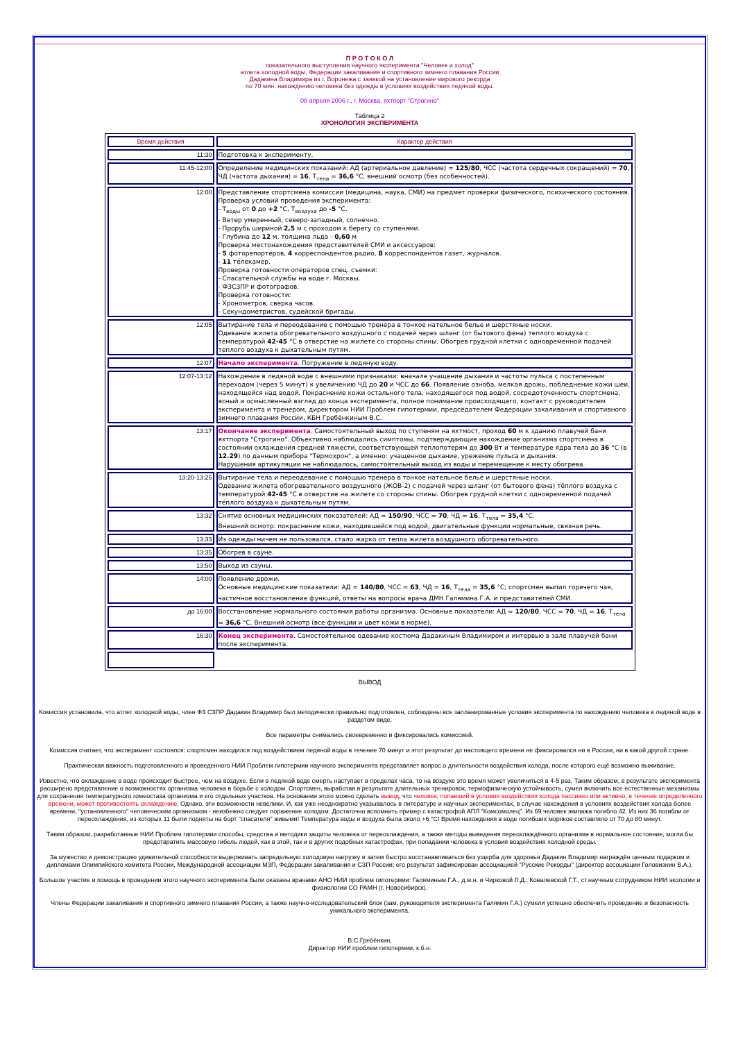П Р О Т О К О Л
показательного выступления научного эксперимента "Человек и холод"
атлета холодной воды, Федерации закаливания и спортивного зимнего плавания России
Дадакина Владимира из г. Воронежа с заявкой на установление мирового рекорда
по 70 мин. нахождению человека без одежды в условиях воздействия ледяной воды.
08 апреля 2006 г., г. Москва, яхтпорт "Строгино"
Таблица 2
ХРОНОЛОГИЯ ЭКСПЕРИМЕНТА
| Время действия | Характер действия |
| 11:30 | Подготовка к эксперименту. |
| 11:45-12:00 | Определение медицинских показаний: АД (артериальное давление) = 125/80 , ЧСС (частота сердечных сокращений) = 70 , ЧД (частота дыхания) = 16 , T<sub>тела</sub> = 36,6 °С, внешний осмотр (без особенностей). |
| 12:00 | Представление спортсмена комиссии (медицина, наука, СМИ) на предмет проверки физического, психического состояния. Проверка условий проведения эксперимента: - T<sub>воды</sub> от 0 до +2 °С, T<sub>воздуха</sub> до -5 °С. - Ветер умеренный, северо-западный, солнечно. - Прорубь шириной 2,5 м с проходом к берегу со ступенями. - Глубина до 12 м, толщина льда - 0,60 м Проверка местонахождения представителей СМИ и аксессуаров: - 5 фоторепортеров, 4 корреспондентов радио, 8 корреспондентов газет, журналов. - 11 телекамер. Проверка готовности операторов спец. съемки: - Спасательной службы на воде г. Москвы. - ФЗСЗПР и фотографов. Проверка готовности: - Хронометров, сверка часов. - Секундометристов, судейской бригады. |
| 12:05 | Вытирание тела и переодевание с помощью тренера в тонкое нательное белье и шерстяные носки. Одевание жилета обогревательного воздушного с подачей через шланг (от бытового фена) теплого воздуха с температурой 42-45 °С в отверстие на жилете со стороны спины. Обогрев грудной клетки с одновременной подачей теплого воздуха к дыхательным путям. |
| 12:07 | Начало эксперимента . Погружение в ледяную воду. |
| 12:07-13:12 | Нахождение в ледяной воде с внешними признаками: вначале учащение дыхания и частоты пульса с постепенным переходом (через 5 минут) к увеличению ЧД до 20 и ЧСС до 66 . Появление озноба, мелкая дрожь, побледнение кожи шеи, находящейся над водой. Покраснение кожи остального тела, находящегося под водой, сосредоточенность спортсмена, ясный и осмысленный взгляд до конца эксперимента, полное понимание происходящего, контакт с руководителем эксперимента и тренером, директором НИИ Проблем гипотермии, председателем Федерации закаливания и спортивного зимнего плавания России, КБН Гребёнкиным В.С. |
| 13:17 | Окончание эксперимента . Самостоятельный выход по ступеням на яхтмост, проход 60 м к зданию плавучей бани яхтпорта "Строгино". Объективно наблюдались симптомы, подтверждающие нахождение организма спортсмена в состоянии охлаждения средней тяжести, соответствующей теплопотерям до 300 Вт и температуре ядра тела до 36 °С (в 12.29 ) по данным прибора "Термохрон", а именно: учащенное дыхание, урежение пульса и дыхания. Нарушения артикуляции не наблюдалось, самостоятельный выход из воды и перемещение к месту обогрева. |
| 13:20-13:25 | Вытирание тела и переодевание с помощью тренера в тонкое нательное бельё и шерстяные носки. Одевание жилета обогревательного воздушного (ЖОВ-2) с подачей через шланг (от бытового фена) тёплого воздуха с температурой 42-45 °С в отверстие на жилете со стороны спины. Обогрев грудной клетки с одновременной подачей тёплого воздуха к дыхательным путям. |
| 13:32 | Снятие основных медицинских показателей: АД = 150/90 , ЧСС = 70 , ЧД = 16 , T<sub>тела</sub> = 35,4 °С. Внешний осмотр: покраснение кожи, находившейся под водой, двигательные функции нормальные, связная речь. |
| 13:33 | Из одежды ничем не пользовался, стало жарко от тепла жилета воздушного обогревательного. |
| 13:35 | Обогрев в сауне. |
| 13:50 | Выход из сауны. |
| 14:00 | Появление дрожи. Основные медицинские показатели: АД = 140/80 , ЧСС = 63 , ЧД = 16 , T<sub>тела</sub> = 35,6 °С; спортсмен выпил горячего чая, частичное восстановление функций, ответы на вопросы врача ДМН Галямина Г.А. и представителей СМИ. |
| до 16:00 | Восстановление нормального состояния работы организма. Основные показатели: АД = 120/80 , ЧСС = 70 , ЧД = 16 , T<sub>тела</sub> = 36,6 °С. Внешний осмотр (все функции и цвет кожи в норме). |
| 16:30 | Конец эксперимента . Самостоятельное одевание костюма Дадакиным Владимиром и интервью в зале плавучей бани после эксперимента. |
ВЫВОД
Комиссия установила, что атлет холодной воды, член ФЗ СЗПР Дадакин Владимир был методически правильно подготовлен, соблюдены все запланированные условия эксперимента по нахождению человека в ледяной воде в раздетом виде.
Все параметры снимались своевременно и фиксировались комиссией.
Комиссия считает, что эксперимент состоялся: спортсмен находился под воздействием ледяной воды в течение 70 минут и этот результат до настоящего времени не фиксировался ни в России, ни в какой другой стране.
Практическая важность подготовленного и проведенного НИИ Проблем гипотермии научного эксперимента представляет вопрос о длительности воздействия холода, после которого ещё возможно выживание.
Известно, что охлаждение в воде происходит быстрее, чем на воздухе. Если в ледяной воде смерть наступает в пределах часа, то на воздухе это время может увеличиться в 4-5 раз. Таким образом, в результате эксперимента расширено представление о возможностях организма человека в борьбе с холодом. Спортсмен, выработав в результате длительных тренировок, термофизическую устойчивость, сумел включить все естественные механизмы для сохранения температурного гомеостаза организма и его отдельных участков. На основании этого можно сделать вывод, что человек, попавший в условия воздействия холода пассивно или активно, в течение определенного времени, может противостоять охлаждению. Однако, эти возможности невелики. И, как уже неоднократно указывалось в литературе и научных экспериментах, в случае нахождения в условиях воздействия холода более времени, "установленного" человеческим организмом - неизбежно следует поражение холодом. Достаточно вспомнить пример с катастрофой АПЛ "Комсомолец". Из 69 человек экипажа погибло 42. Из них 36 погибли от переохлаждения, из которых 11 были подняты на борт "спасателя" живыми! Температура воды и воздуха была около +6 °С! Время нахождения в воде погибших моряков составляло от 70 до 80 минут.
Таким образом, разработанные НИИ Проблем гипотермии способы, средства и методики защиты человека от переохлаждения, а также методы выведения переохлаждённого организма в нормальное состояние, могли бы предотвратить массовую гибель людей, как в этой, так и в других подобных катастрофах, при попадании человека в условия воздействия холодной среды.
За мужество и демонстрацию удивительной способности выдерживать запредельную холодовую нагрузку и затем быстро восстанавливаться без ущерба для здоровья Дадакин Владимир награждён ценным подарком и дипломами Олимпийского комитета России, Международной ассоциации МЗП, Федерации закаливания и СЗП России; его результат зафиксирован ассоциацией "Русские Рекорды" (директор ассоциации Головизнин В.А.).
Большое участие и помощь в проведении этого научного эксперимента были оказаны врачами АНО НИИ проблем гипотермии: Галяминым Г.А., д.м.н. и Чирковой Л.Д.; Ковалевской Г.Т., ст.научным сотрудником НИИ экологии и физиологии СО РАМН (г. Новосибирск).
Члены Федерации закаливания и спортивного зимнего плавания России, а также научно-исследовательский блок (зам. руководителя эксперимента Галямин Г.А.) сумели успешно обеспечить проведение и безопасность уникального эксперимента.
В.С.Гребёнкин,
Директор НИИ проблем гипотермии, к.б.н.